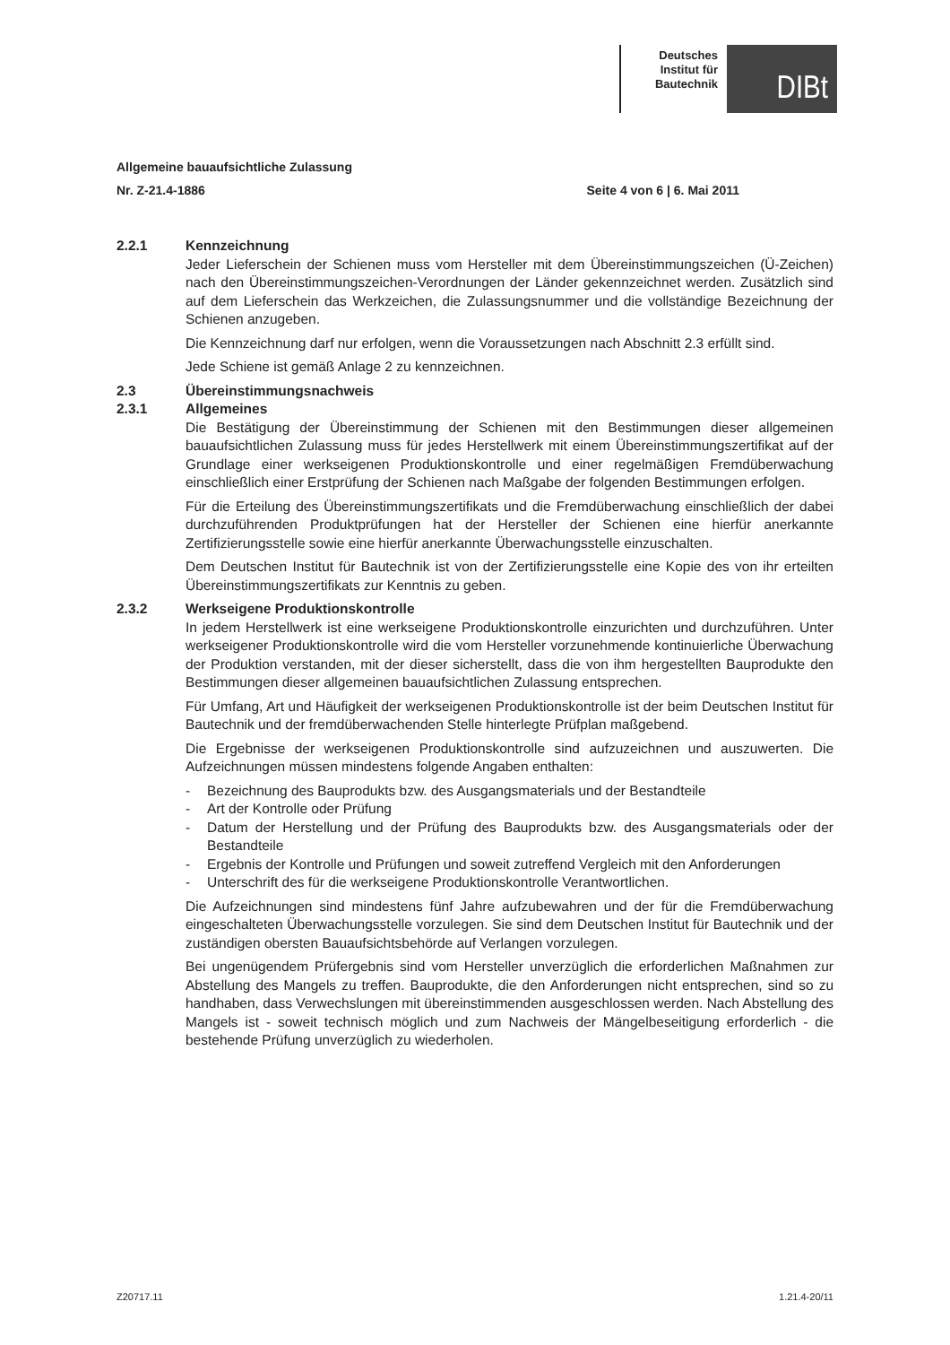Deutsches Institut für Bautechnik
DIBt
Allgemeine bauaufsichtliche Zulassung
Nr. Z-21.4-1886 Seite 4 von 6 | 6. Mai 2011
2.2.1 Kennzeichnung
Jeder Lieferschein der Schienen muss vom Hersteller mit dem Übereinstimmungszeichen (Ü-Zeichen) nach den Übereinstimmungszeichen-Verordnungen der Länder gekennzeichnet werden. Zusätzlich sind auf dem Lieferschein das Werkzeichen, die Zulassungsnummer und die vollständige Bezeichnung der Schienen anzugeben.
Die Kennzeichnung darf nur erfolgen, wenn die Voraussetzungen nach Abschnitt 2.3 erfüllt sind.
Jede Schiene ist gemäß Anlage 2 zu kennzeichnen.
2.3 Übereinstimmungsnachweis
2.3.1 Allgemeines
Die Bestätigung der Übereinstimmung der Schienen mit den Bestimmungen dieser allgemeinen bauaufsichtlichen Zulassung muss für jedes Herstellwerk mit einem Übereinstimmungszertifikat auf der Grundlage einer werkseigenen Produktionskontrolle und einer regelmäßigen Fremdüberwachung einschließlich einer Erstprüfung der Schienen nach Maßgabe der folgenden Bestimmungen erfolgen.
Für die Erteilung des Übereinstimmungszertifikats und die Fremdüberwachung einschließlich der dabei durchzuführenden Produktprüfungen hat der Hersteller der Schienen eine hierfür anerkannte Zertifizierungsstelle sowie eine hierfür anerkannte Überwachungsstelle einzuschalten.
Dem Deutschen Institut für Bautechnik ist von der Zertifizierungsstelle eine Kopie des von ihr erteilten Übereinstimmungszertifikats zur Kenntnis zu geben.
2.3.2 Werkseigene Produktionskontrolle
In jedem Herstellwerk ist eine werkseigene Produktionskontrolle einzurichten und durchzuführen. Unter werkseigener Produktionskontrolle wird die vom Hersteller vorzunehmende kontinuierliche Überwachung der Produktion verstanden, mit der dieser sicherstellt, dass die von ihm hergestellten Bauprodukte den Bestimmungen dieser allgemeinen bauaufsichtlichen Zulassung entsprechen.
Für Umfang, Art und Häufigkeit der werkseigenen Produktionskontrolle ist der beim Deutschen Institut für Bautechnik und der fremdüberwachenden Stelle hinterlegte Prüfplan maßgebend.
Die Ergebnisse der werkseigenen Produktionskontrolle sind aufzuzeichnen und auszuwerten. Die Aufzeichnungen müssen mindestens folgende Angaben enthalten:
- Bezeichnung des Bauprodukts bzw. des Ausgangsmaterials und der Bestandteile
- Art der Kontrolle oder Prüfung
- Datum der Herstellung und der Prüfung des Bauprodukts bzw. des Ausgangsmaterials oder der Bestandteile
- Ergebnis der Kontrolle und Prüfungen und soweit zutreffend Vergleich mit den Anforderungen
- Unterschrift des für die werkseigene Produktionskontrolle Verantwortlichen.
Die Aufzeichnungen sind mindestens fünf Jahre aufzubewahren und der für die Fremdüberwachung eingeschalteten Überwachungsstelle vorzulegen. Sie sind dem Deutschen Institut für Bautechnik und der zuständigen obersten Bauaufsichtsbehörde auf Verlangen vorzulegen.
Bei ungenügendem Prüfergebnis sind vom Hersteller unverzüglich die erforderlichen Maßnahmen zur Abstellung des Mangels zu treffen. Bauprodukte, die den Anforderungen nicht entsprechen, sind so zu handhaben, dass Verwechslungen mit übereinstimmenden ausgeschlossen werden. Nach Abstellung des Mangels ist - soweit technisch möglich und zum Nachweis der Mängelbeseitigung erforderlich - die bestehende Prüfung unverzüglich zu wiederholen.
Z20717.11 1.21.4-20/11